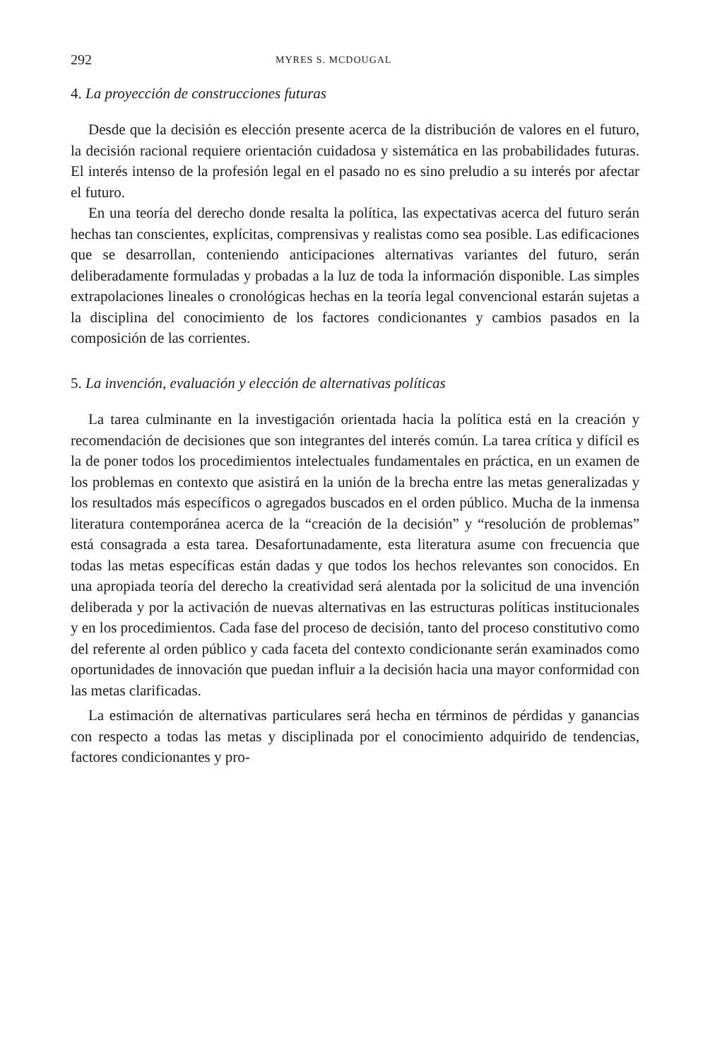292 MYRES S. MCDOUGAL
4. La proyección de construcciones futuras
Desde que la decisión es elección presente acerca de la distribución de valores en el futuro, la decisión racional requiere orientación cuidadosa y sistemática en las probabilidades futuras. El interés intenso de la profesión legal en el pasado no es sino preludio a su interés por afectar el futuro.
En una teoría del derecho donde resalta la política, las expectativas acerca del futuro serán hechas tan conscientes, explícitas, comprensivas y realistas como sea posible. Las edificaciones que se desarrollan, conteniendo anticipaciones alternativas variantes del futuro, serán deliberadamente formuladas y probadas a la luz de toda la información disponible. Las simples extrapolaciones lineales o cronológicas hechas en la teoría legal convencional estarán sujetas a la disciplina del conocimiento de los factores condicionantes y cambios pasados en la composición de las corrientes.
5. La invención, evaluación y elección de alternativas políticas
La tarea culminante en la investigación orientada hacia la política está en la creación y recomendación de decisiones que son integrantes del interés común. La tarea crítica y difícil es la de poner todos los procedimientos intelectuales fundamentales en práctica, en un examen de los problemas en contexto que asistirá en la unión de la brecha entre las metas generalizadas y los resultados más específicos o agregados buscados en el orden público. Mucha de la inmensa literatura contemporánea acerca de la “creación de la decisión” y “resolución de problemas” está consagrada a esta tarea. Desafortunadamente, esta literatura asume con frecuencia que todas las metas específicas están dadas y que todos los hechos relevantes son conocidos. En una apropiada teoría del derecho la creatividad será alentada por la solicitud de una invención deliberada y por la activación de nuevas alternativas en las estructuras políticas institucionales y en los procedimientos. Cada fase del proceso de decisión, tanto del proceso constitutivo como del referente al orden público y cada faceta del contexto condicionante serán examinados como oportunidades de innovación que puedan influir a la decisión hacia una mayor conformidad con las metas clarificadas.
La estimación de alternativas particulares será hecha en términos de pérdidas y ganancias con respecto a todas las metas y disciplinada por el conocimiento adquirido de tendencias, factores condicionantes y pro-